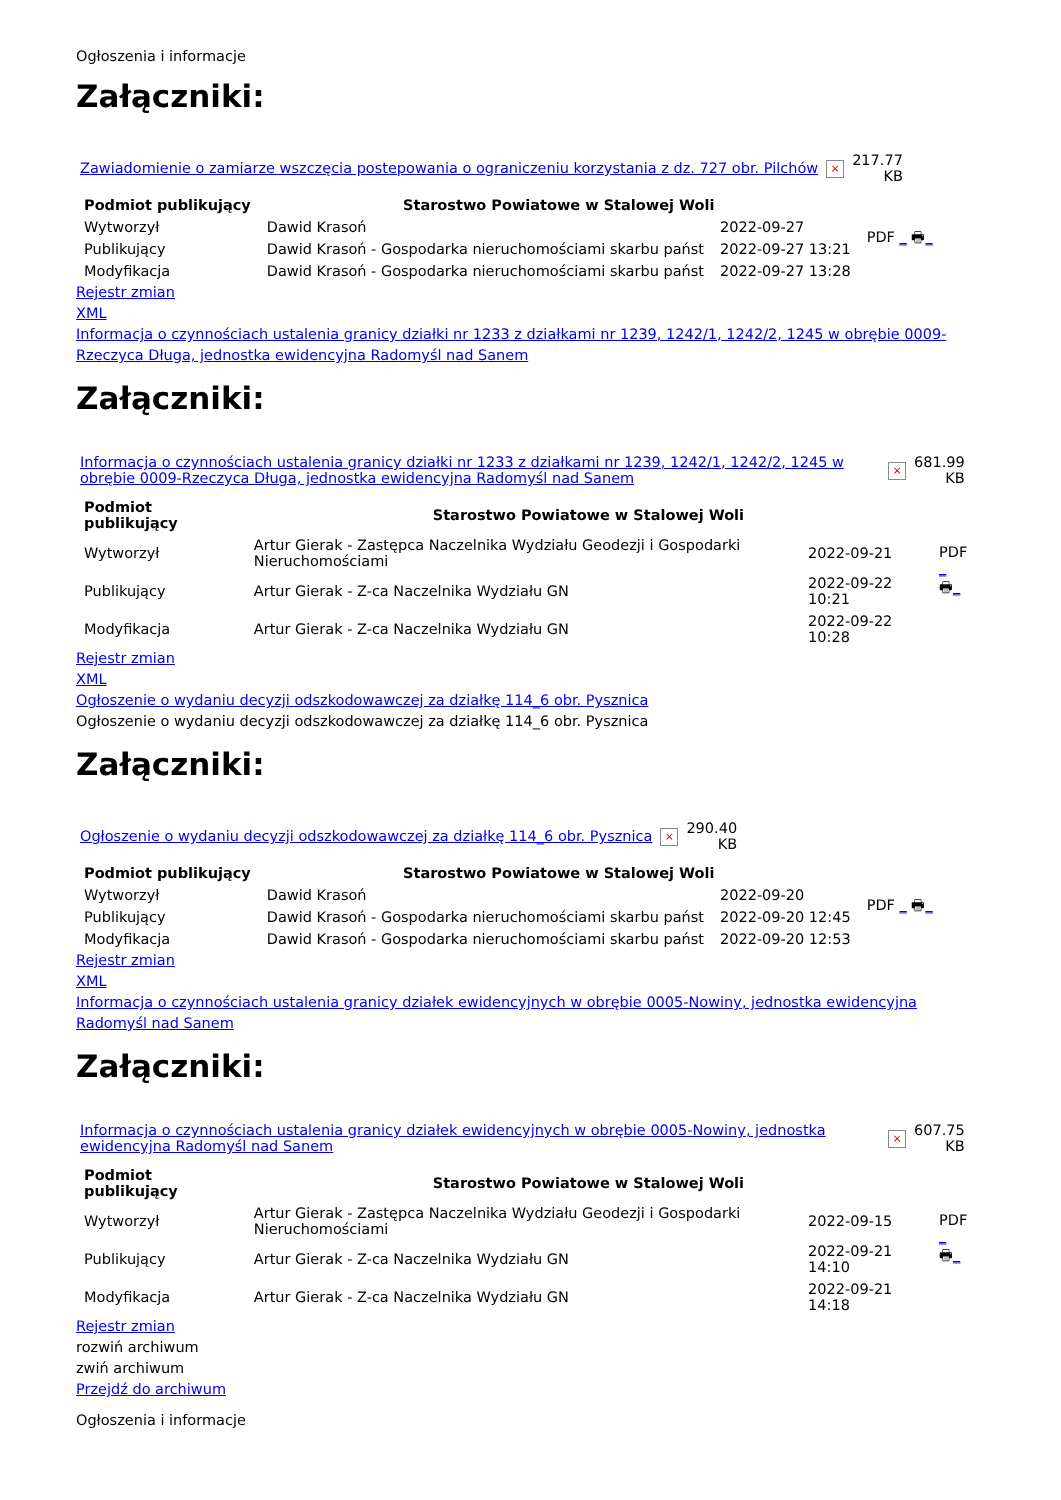Ogłoszenia i informacje
Załączniki:
| Zawiadomienie o zamiarze wszczęcia postepowania o ograniczeniu korzystania z dz. 727 obr. Pilchów | × | 217.77 KB |
| Podmiot publikujący | Starostwo Powiatowe w Stalowej Woli | | PDF _ 🖶 _ |
| Wytworzył | Dawid Krasoń | 2022-09-27 | |
| Publikujący | Dawid Krasoń - Gospodarka nieruchomościami skarbu państ | 2022-09-27 13:21 | |
| Modyfikacja | Dawid Krasoń - Gospodarka nieruchomościami skarbu państ | 2022-09-27 13:28 | |
Rejestr zmian
XML
Informacja o czynnościach ustalenia granicy działki nr 1233 z działkami nr 1239, 1242/1, 1242/2, 1245 w obrębie 0009-Rzeczyca Długa, jednostka ewidencyjna Radomyśl nad Sanem
Załączniki:
| Informacja o czynnościach ustalenia granicy działki nr 1233 z działkami nr 1239, 1242/1, 1242/2, 1245 w obrębie 0009-Rzeczyca Długa, jednostka ewidencyjna Radomyśl nad Sanem | × | 681.99 KB |
| Podmiot publikujący | Starostwo Powiatowe w Stalowej Woli | | PDF _ 🖶 _ |
| Wytworzył | Artur Gierak - Zastępca Naczelnika Wydziału Geodezji i Gospodarki Nieruchomościami | 2022-09-21 | |
| Publikujący | Artur Gierak - Z-ca Naczelnika Wydziału GN | 2022-09-22 10:21 | |
| Modyfikacja | Artur Gierak - Z-ca Naczelnika Wydziału GN | 2022-09-22 10:28 | |
Rejestr zmian
XML
Ogłoszenie o wydaniu decyzji odszkodowawczej za działkę 114_6 obr. Pysznica
Ogłoszenie o wydaniu decyzji odszkodowawczej za działkę 114_6 obr. Pysznica
Załączniki:
| Ogłoszenie o wydaniu decyzji odszkodowawczej za działkę 114_6 obr. Pysznica | × | 290.40 KB |
| Podmiot publikujący | Starostwo Powiatowe w Stalowej Woli | | PDF _ 🖶 _ |
| Wytworzył | Dawid Krasoń | 2022-09-20 | |
| Publikujący | Dawid Krasoń - Gospodarka nieruchomościami skarbu państ | 2022-09-20 12:45 | |
| Modyfikacja | Dawid Krasoń - Gospodarka nieruchomościami skarbu państ | 2022-09-20 12:53 | |
Rejestr zmian
XML
Informacja o czynnościach ustalenia granicy działek ewidencyjnych w obrębie 0005-Nowiny, jednostka ewidencyjna Radomyśl nad Sanem
Załączniki:
| Informacja o czynnościach ustalenia granicy działek ewidencyjnych w obrębie 0005-Nowiny, jednostka ewidencyjna Radomyśl nad Sanem | × | 607.75 KB |
| Podmiot publikujący | Starostwo Powiatowe w Stalowej Woli | | PDF _ 🖶 _ |
| Wytworzył | Artur Gierak - Zastępca Naczelnika Wydziału Geodezji i Gospodarki Nieruchomościami | 2022-09-15 | |
| Publikujący | Artur Gierak - Z-ca Naczelnika Wydziału GN | 2022-09-21 14:10 | |
| Modyfikacja | Artur Gierak - Z-ca Naczelnika Wydziału GN | 2022-09-21 14:18 | |
Rejestr zmian
rozwiń archiwum
zwiń archiwum
Przejdź do archiwum
Ogłoszenia i informacje